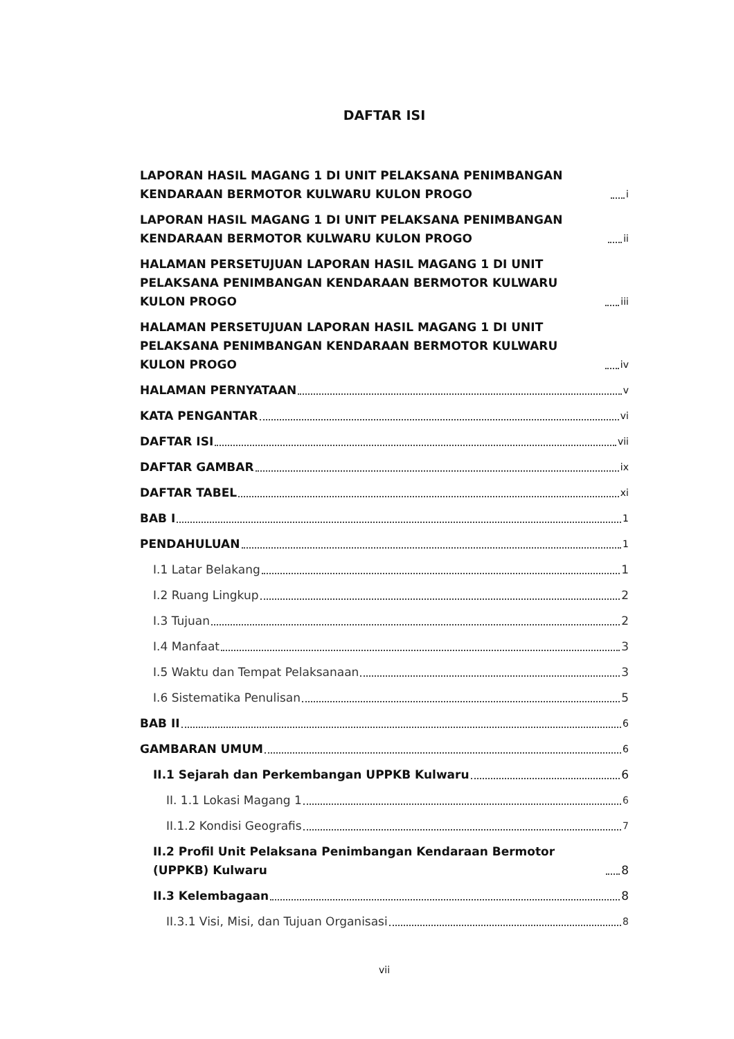DAFTAR ISI
LAPORAN HASIL MAGANG 1 DI UNIT PELAKSANA PENIMBANGAN KENDARAAN BERMOTOR KULWARU KULON PROGO i
LAPORAN HASIL MAGANG 1 DI UNIT PELAKSANA PENIMBANGAN KENDARAAN BERMOTOR KULWARU KULON PROGO ii
HALAMAN PERSETUJUAN LAPORAN HASIL MAGANG 1 DI UNIT PELAKSANA PENIMBANGAN KENDARAAN BERMOTOR KULWARU KULON PROGO iii
HALAMAN PERSETUJUAN LAPORAN HASIL MAGANG 1 DI UNIT PELAKSANA PENIMBANGAN KENDARAAN BERMOTOR KULWARU KULON PROGO iv
HALAMAN PERNYATAAN v
KATA PENGANTAR vi
DAFTAR ISI vii
DAFTAR GAMBAR ix
DAFTAR TABEL xi
BAB I 1
PENDAHULUAN 1
I.1 Latar Belakang 1
I.2 Ruang Lingkup 2
I.3 Tujuan 2
I.4 Manfaat 3
I.5 Waktu dan Tempat Pelaksanaan 3
I.6 Sistematika Penulisan 5
BAB II 6
GAMBARAN UMUM 6
II.1 Sejarah dan Perkembangan UPPKB Kulwaru 6
II. 1.1 Lokasi Magang 1 6
II.1.2 Kondisi Geografis 7
II.2 Profil Unit Pelaksana Penimbangan Kendaraan Bermotor (UPPKB) Kulwaru 8
II.3 Kelembagaan 8
II.3.1 Visi, Misi, dan Tujuan Organisasi 8
vii